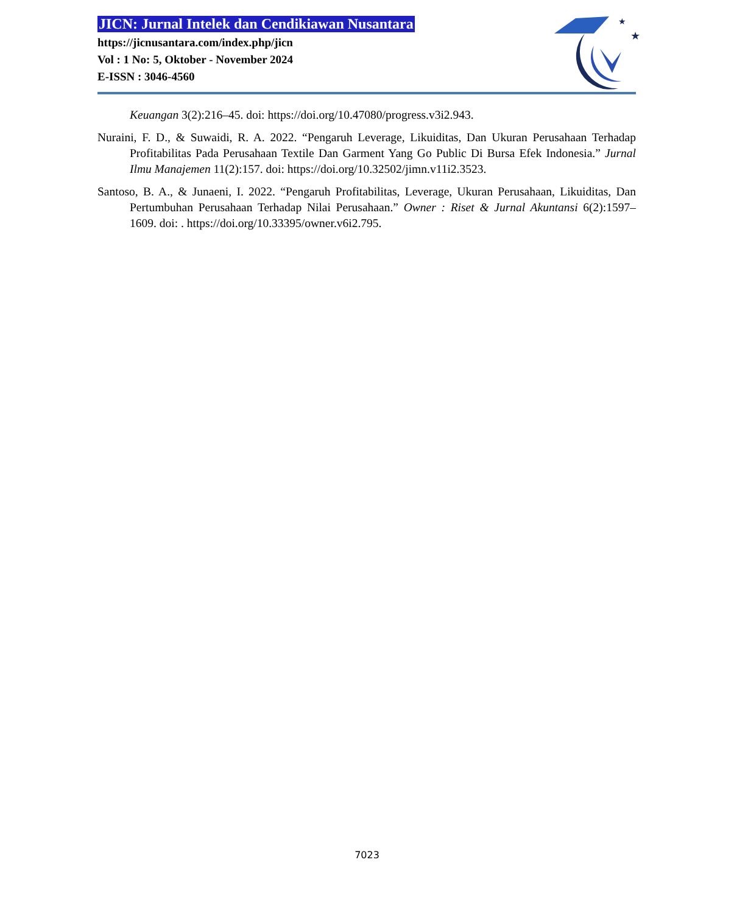JICN: Jurnal Intelek dan Cendikiawan Nusantara
https://jicnusantara.com/index.php/jicn
Vol : 1 No: 5, Oktober - November 2024
E-ISSN : 3046-4560
★
★
Keuangan 3(2):216–45. doi: https://doi.org/10.47080/progress.v3i2.943.
Nuraini, F. D., & Suwaidi, R. A. 2022. “Pengaruh Leverage, Likuiditas, Dan Ukuran Perusahaan Terhadap Profitabilitas Pada Perusahaan Textile Dan Garment Yang Go Public Di Bursa Efek Indonesia.” Jurnal Ilmu Manajemen 11(2):157. doi: https://doi.org/10.32502/jimn.v11i2.3523.
Santoso, B. A., & Junaeni, I. 2022. “Pengaruh Profitabilitas, Leverage, Ukuran Perusahaan, Likuiditas, Dan Pertumbuhan Perusahaan Terhadap Nilai Perusahaan.” Owner : Riset & Jurnal Akuntansi 6(2):1597–1609. doi: . https://doi.org/10.33395/owner.v6i2.795.
7023